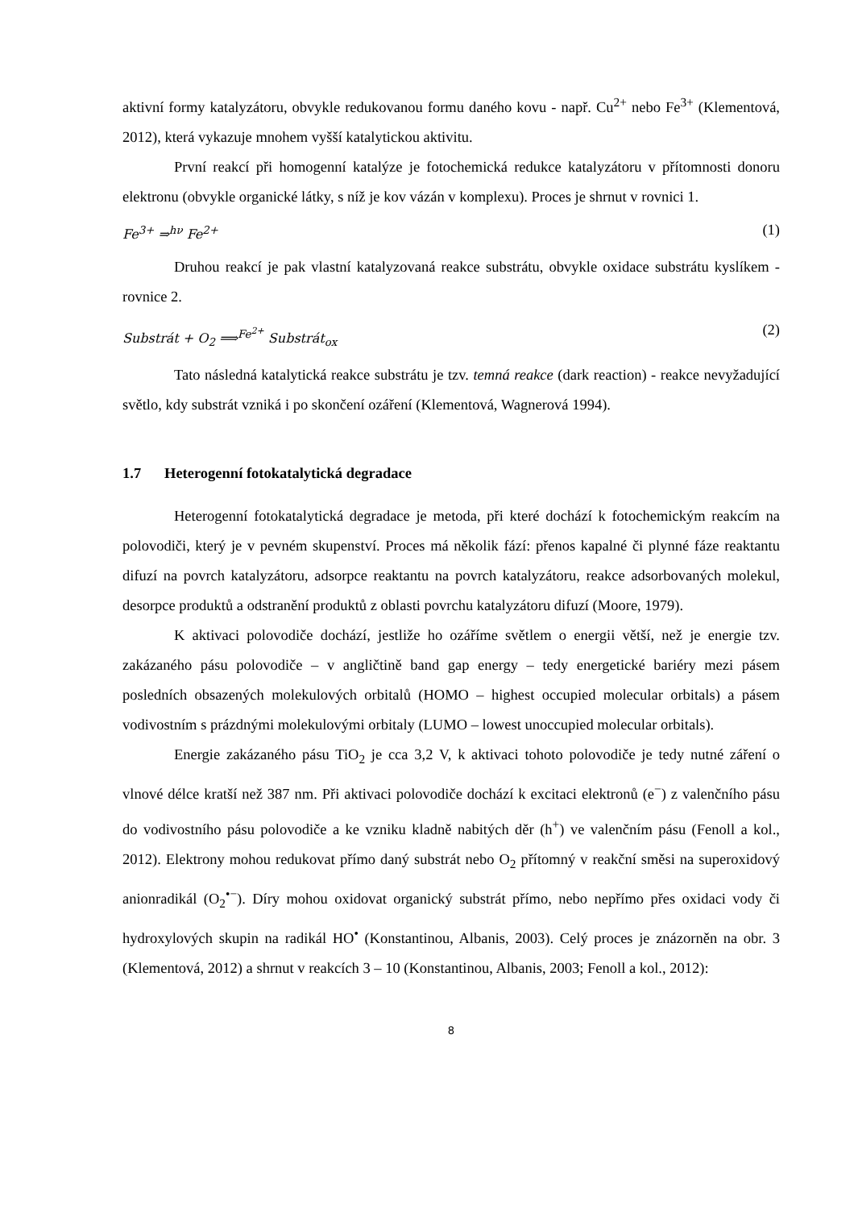aktivní formy katalyzátoru, obvykle redukovanou formu daného kovu - např. Cu<sup>2+</sup> nebo Fe<sup>3+</sup> (Klementová, 2012), která vykazuje mnohem vyšší katalytickou aktivitu.
První reakcí při homogenní katalýze je fotochemická redukce katalyzátoru v přítomnosti donoru elektronu (obvykle organické látky, s níž je kov vázán v komplexu). Proces je shrnut v rovnici 1.
Fe<sup>3+</sup> ⇒<sup>hν</sup> Fe<sup>2+</sup> (1)
Druhou reakcí je pak vlastní katalyzovaná reakce substrátu, obvykle oxidace substrátu kyslíkem - rovnice 2.
Substrát + O<sub>2</sub> ⟹<sup>Fe<sup>2+</sup></sup> Substrát<sub>ox</sub> (2)
Tato následná katalytická reakce substrátu je tzv. temná reakce (dark reaction) - reakce nevyžadující světlo, kdy substrát vzniká i po skončení ozáření (Klementová, Wagnerová 1994).
1.7 Heterogenní fotokatalytická degradace
Heterogenní fotokatalytická degradace je metoda, při které dochází k fotochemickým reakcím na polovodiči, který je v pevném skupenství. Proces má několik fází: přenos kapalné či plynné fáze reaktantu difuzí na povrch katalyzátoru, adsorpce reaktantu na povrch katalyzátoru, reakce adsorbovaných molekul, desorpce produktů a odstranění produktů z oblasti povrchu katalyzátoru difuzí (Moore, 1979).
K aktivaci polovodiče dochází, jestliže ho ozáříme světlem o energii větší, než je energie tzv. zakázaného pásu polovodiče – v angličtině band gap energy – tedy energetické bariéry mezi pásem posledních obsazených molekulových orbitalů (HOMO – highest occupied molecular orbitals) a pásem vodivostním s prázdnými molekulovými orbitaly (LUMO – lowest unoccupied molecular orbitals).
Energie zakázaného pásu TiO<sub>2</sub> je cca 3,2 V, k aktivaci tohoto polovodiče je tedy nutné záření o vlnové délce kratší než 387 nm. Při aktivaci polovodiče dochází k excitaci elektronů (e<sup>−</sup>) z valenčního pásu do vodivostního pásu polovodiče a ke vzniku kladně nabitých děr (h<sup>+</sup>) ve valenčním pásu (Fenoll a kol., 2012). Elektrony mohou redukovat přímo daný substrát nebo O<sub>2</sub> přítomný v reakční směsi na superoxidový anionradikál (O<sub>2</sub><sup>•−</sup>). Díry mohou oxidovat organický substrát přímo, nebo nepřímo přes oxidaci vody či hydroxylových skupin na radikál HO<sup>•</sup> (Konstantinou, Albanis, 2003). Celý proces je znázorněn na obr. 3 (Klementová, 2012) a shrnut v reakcích 3 – 10 (Konstantinou, Albanis, 2003; Fenoll a kol., 2012):
8